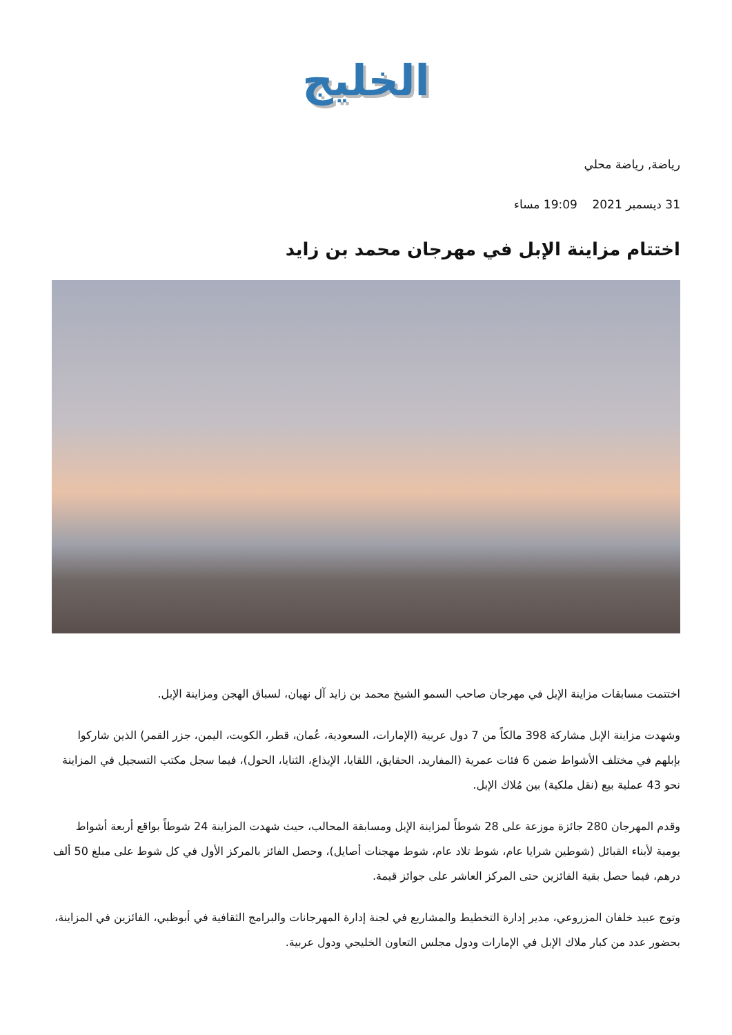الخليج
رياضة, رياضة محلي
31 ديسمبر 2021 19:09 مساء
اختتام مزاينة الإبل في مهرجان محمد بن زايد
اختتمت مسابقات مزاينة الإبل في مهرجان صاحب السمو الشيخ محمد بن زايد آل نهيان، لسباق الهجن ومزاينة الإبل.
وشهدت مزاينة الإبل مشاركة 398 مالكاً من 7 دول عربية (الإمارات، السعودية، عُمان، قطر، الكويت، اليمن، جزر القمر) الذين شاركوا بإبلهم في مختلف الأشواط ضمن 6 فئات عمرية (المفاريد، الحقايق، اللقايا، الإيذاع، الثنايا، الحول)، فيما سجل مكتب التسجيل في المزاينة نحو 43 عملية بيع (نقل ملكية) بين مُلاك الإبل.
وقدم المهرجان 280 جائزة موزعة على 28 شوطاً لمزاينة الإبل ومسابقة المحالب، حيث شهدت المزاينة 24 شوطاً بواقع أربعة أشواط يومية لأبناء القبائل (شوطين شرايا عام، شوط تلاد عام، شوط مهجنات أصايل)، وحصل الفائز بالمركز الأول في كل شوط على مبلغ 50 ألف درهم، فيما حصل بقية الفائزين حتى المركز العاشر على جوائز قيمة.
وتوج عبيد خلفان المزروعي، مدير إدارة التخطيط والمشاريع في لجنة إدارة المهرجانات والبرامج الثقافية في أبوظبي، الفائزين في المزاينة، بحضور عدد من كبار ملاك الإبل في الإمارات ودول مجلس التعاون الخليجي ودول عربية.